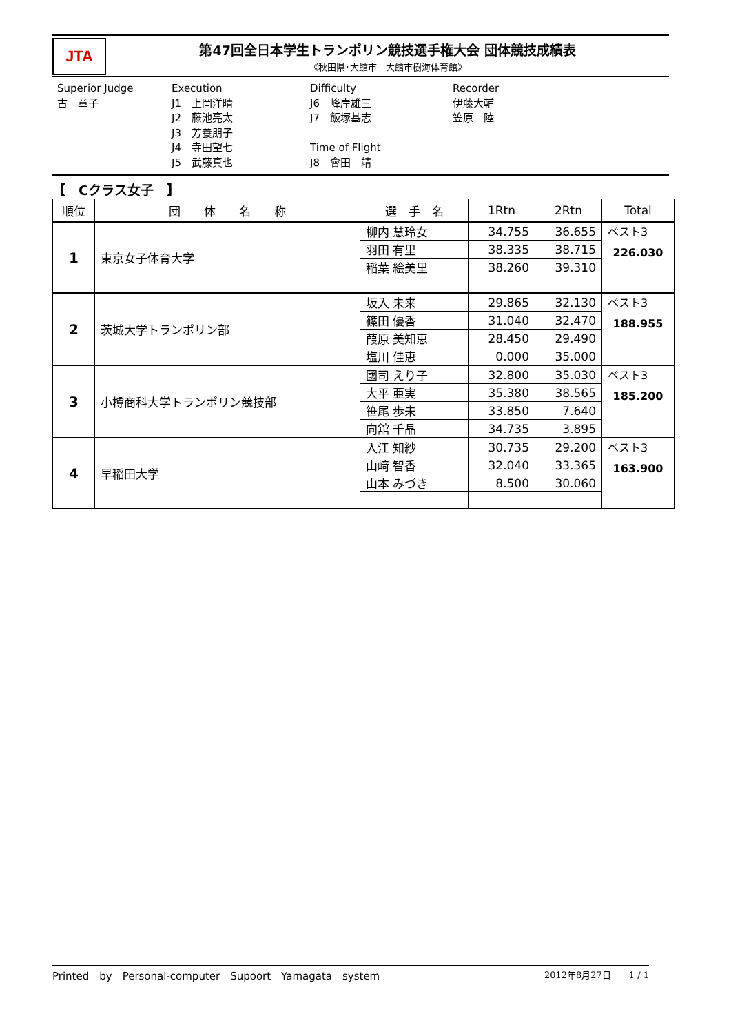JTA
第47回全日本学生トランポリン競技選手権大会 団体競技成績表
《秋田県･大館市　大館市樹海体育館》
Superior Judge 古　章子
Execution J1　上岡洋晴 J2　藤池亮太 J3　芳養朋子 J4　寺田望七 J5　武藤真也
Difficulty J6　峰岸雄三 J7　飯塚基志 Time of Flight J8　會田　靖
Recorder 伊藤大輔 笠原　陸
【　Cクラス女子　】
| 順位 | 団 体 名 称 | 選 手 名 | 1Rtn | 2Rtn | Total |
| --- | --- | --- | --- | --- | --- |
| 1 | 東京女子体育大学 | 柳内 慧玲女 | 34.755 | 36.655 | ベスト3 226.030 |
| | | 羽田 有里 | 38.335 | 38.715 | |
| | | 稲葉 絵美里 | 38.260 | 39.310 | |
| 2 | 茨城大学トランポリン部 | 坂入 未来 | 29.865 | 32.130 | ベスト3 188.955 |
| | | 篠田 優香 | 31.040 | 32.470 | |
| | | 葭原 美知恵 | 28.450 | 29.490 | |
| | | 塩川 佳恵 | 0.000 | 35.000 | |
| 3 | 小樽商科大学トランポリン競技部 | 國司 えり子 | 32.800 | 35.030 | ベスト3 185.200 |
| | | 大平 亜実 | 35.380 | 38.565 | |
| | | 笹尾 歩未 | 33.850 | 7.640 | |
| | | 向舘 千晶 | 34.735 | 3.895 | |
| 4 | 早稲田大学 | 入江 知紗 | 30.735 | 29.200 | ベスト3 163.900 |
| | | 山﨑 智香 | 32.040 | 33.365 | |
| | | 山本 みづき | 8.500 | 30.060 | |
Printed　by　Personal-computer　Supoort　Yamagata　system 2012年8月27日　　1 / 1